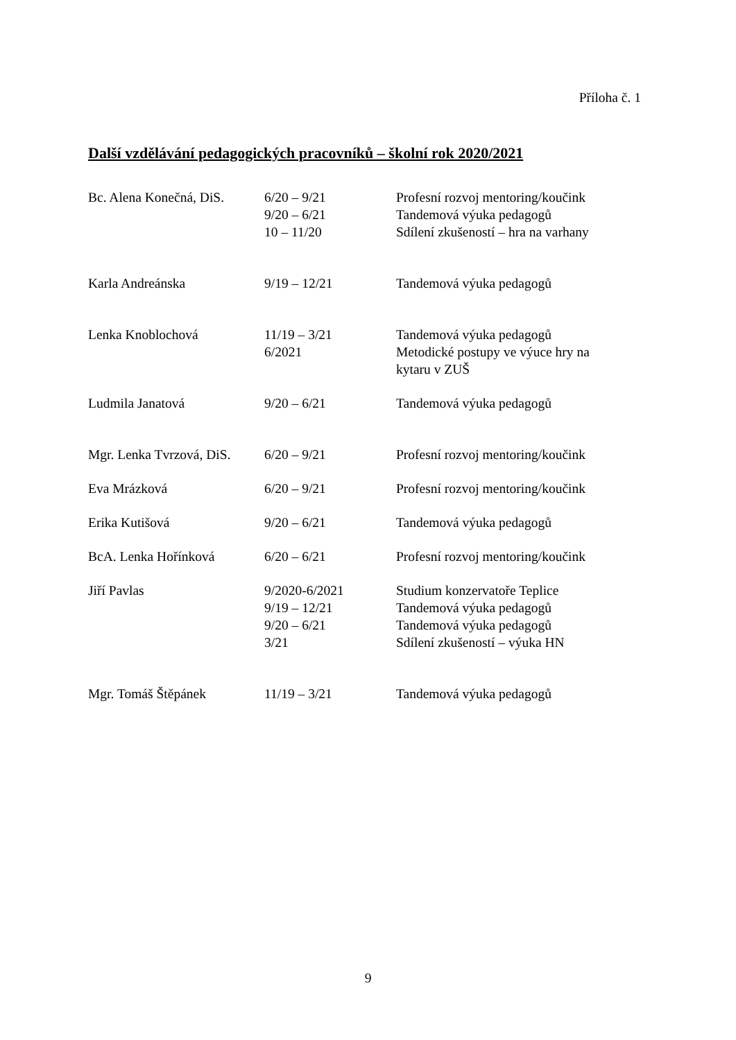Příloha č. 1
Další vzdělávání pedagogických pracovníků – školní rok 2020/2021
| Bc. Alena Konečná, DiS. | 6/20 – 9/21 9/20 – 6/21 10 – 11/20 | Profesní rozvoj mentoring/koučink Tandemová výuka pedagogů Sdílení zkušeností – hra na varhany |
| Karla Andreánska | 9/19 – 12/21 | Tandemová výuka pedagogů |
| Lenka Knoblochová | 11/19 – 3/21 6/2021 | Tandemová výuka pedagogů Metodické postupy ve výuce hry na kytaru v ZUŠ |
| Ludmila Janatová | 9/20 – 6/21 | Tandemová výuka pedagogů |
| Mgr. Lenka Tvrzová, DiS. | 6/20 – 9/21 | Profesní rozvoj mentoring/koučink |
| Eva Mrázková | 6/20 – 9/21 | Profesní rozvoj mentoring/koučink |
| Erika Kutišová | 9/20 – 6/21 | Tandemová výuka pedagogů |
| BcA. Lenka Hořínková | 6/20 – 6/21 | Profesní rozvoj mentoring/koučink |
| Jiří Pavlas | 9/2020-6/2021 9/19 – 12/21 9/20 – 6/21 3/21 | Studium konzervatoře Teplice Tandemová výuka pedagogů Tandemová výuka pedagogů Sdílení zkušeností – výuka HN |
| Mgr. Tomáš Štěpánek | 11/19 – 3/21 | Tandemová výuka pedagogů |
9